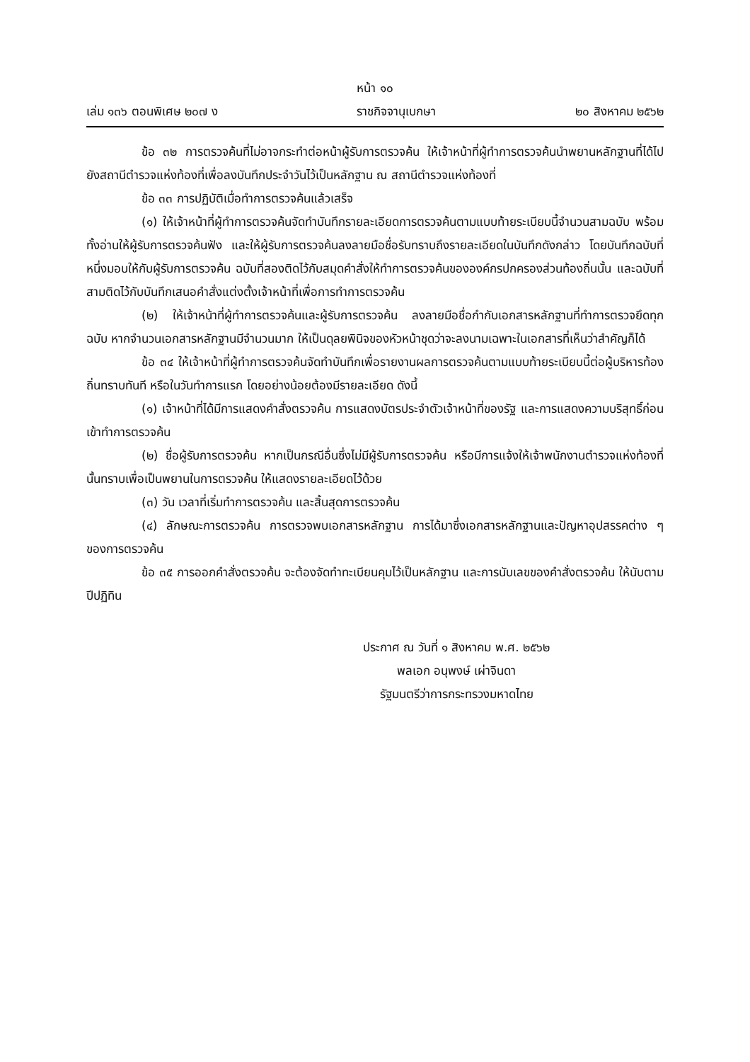หน้า ๑๐
เล่ม ๑๓๖ ตอนพิเศษ ๒๐๗ ง ราชกิจจานุเบกษา ๒๐ สิงหาคม ๒๕๖๒
ข้อ ๓๒ การตรวจค้นที่ไม่อาจกระทำต่อหน้าผู้รับการตรวจค้น ให้เจ้าหน้าที่ผู้ทำการตรวจค้นนำพยานหลักฐานที่ได้ไปยังสถานีตำรวจแห่งท้องที่เพื่อลงบันทึกประจำวันไว้เป็นหลักฐาน ณ สถานีตำรวจแห่งท้องที่
ข้อ ๓๓ การปฏิบัติเมื่อทำการตรวจค้นแล้วเสร็จ
(๑) ให้เจ้าหน้าที่ผู้ทำการตรวจค้นจัดทำบันทึกรายละเอียดการตรวจค้นตามแบบท้ายระเบียบนี้จำนวนสามฉบับ พร้อมทั้งอ่านให้ผู้รับการตรวจค้นฟัง และให้ผู้รับการตรวจค้นลงลายมือชื่อรับทราบถึงรายละเอียดในบันทึกดังกล่าว โดยบันทึกฉบับที่หนึ่งมอบให้กับผู้รับการตรวจค้น ฉบับที่สองติดไว้กับสมุดคำสั่งให้ทำการตรวจค้นขององค์กรปกครองส่วนท้องถิ่นนั้น และฉบับที่สามติดไว้กับบันทึกเสนอคำสั่งแต่งตั้งเจ้าหน้าที่เพื่อการทำการตรวจค้น
(๒) ให้เจ้าหน้าที่ผู้ทำการตรวจค้นและผู้รับการตรวจค้น ลงลายมือชื่อกำกับเอกสารหลักฐานที่ทำการตรวจยึดทุกฉบับ หากจำนวนเอกสารหลักฐานมีจำนวนมาก ให้เป็นดุลยพินิจของหัวหน้าชุดว่าจะลงนามเฉพาะในเอกสารที่เห็นว่าสำคัญก็ได้
ข้อ ๓๔ ให้เจ้าหน้าที่ผู้ทำการตรวจค้นจัดทำบันทึกเพื่อรายงานผลการตรวจค้นตามแบบท้ายระเบียบนี้ต่อผู้บริหารท้องถิ่นทราบทันที หรือในวันทำการแรก โดยอย่างน้อยต้องมีรายละเอียด ดังนี้
(๑) เจ้าหน้าที่ได้มีการแสดงคำสั่งตรวจค้น การแสดงบัตรประจำตัวเจ้าหน้าที่ของรัฐ และการแสดงความบริสุทธิ์ก่อนเข้าทำการตรวจค้น
(๒) ชื่อผู้รับการตรวจค้น หากเป็นกรณีอื่นซึ่งไม่มีผู้รับการตรวจค้น หรือมีการแจ้งให้เจ้าพนักงานตำรวจแห่งท้องที่นั้นทราบเพื่อเป็นพยานในการตรวจค้น ให้แสดงรายละเอียดไว้ด้วย
(๓) วัน เวลาที่เริ่มทำการตรวจค้น และสิ้นสุดการตรวจค้น
(๔) ลักษณะการตรวจค้น การตรวจพบเอกสารหลักฐาน การได้มาซึ่งเอกสารหลักฐานและปัญหาอุปสรรคต่าง ๆ ของการตรวจค้น
ข้อ ๓๕ การออกคำสั่งตรวจค้น จะต้องจัดทำทะเบียนคุมไว้เป็นหลักฐาน และการนับเลขของคำสั่งตรวจค้น ให้นับตามปีปฏิทิน
ประกาศ ณ วันที่ ๑ สิงหาคม พ.ศ. ๒๕๖๒
พลเอก อนุพงษ์ เผ่าจินดา
รัฐมนตรีว่าการกระทรวงมหาดไทย